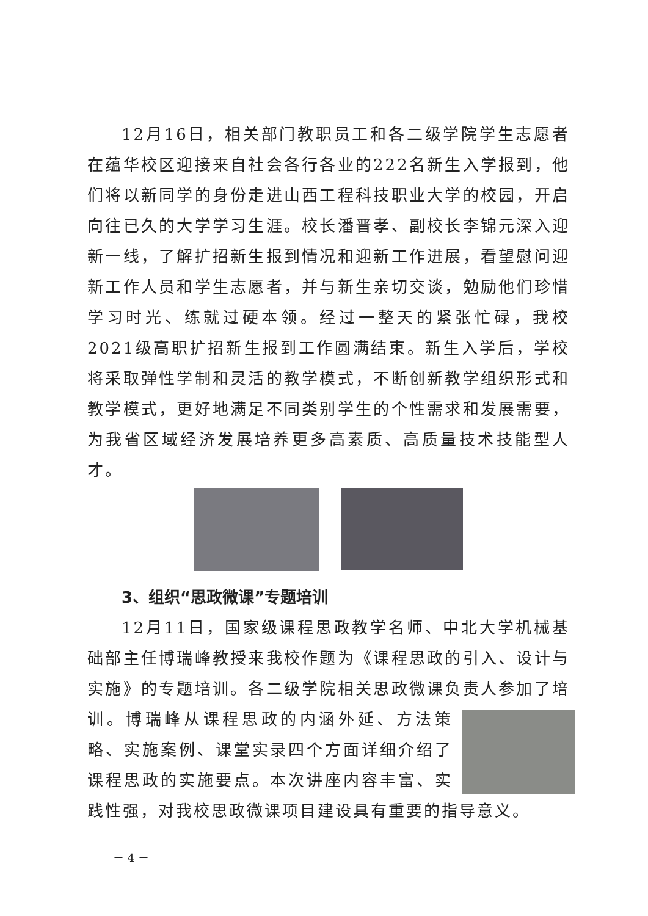12月16日，相关部门教职员工和各二级学院学生志愿者在蕴华校区迎接来自社会各行各业的222名新生入学报到，他们将以新同学的身份走进山西工程科技职业大学的校园，开启向往已久的大学学习生涯。校长潘晋孝、副校长李锦元深入迎新一线，了解扩招新生报到情况和迎新工作进展，看望慰问迎新工作人员和学生志愿者，并与新生亲切交谈，勉励他们珍惜学习时光、练就过硬本领。经过一整天的紧张忙碌，我校2021级高职扩招新生报到工作圆满结束。新生入学后，学校将采取弹性学制和灵活的教学模式，不断创新教学组织形式和教学模式，更好地满足不同类别学生的个性需求和发展需要，为我省区域经济发展培养更多高素质、高质量技术技能型人才。
3、组织“思政微课”专题培训
12月11日，国家级课程思政教学名师、中北大学机械基础部主任博瑞峰教授来我校作题为《课程思政的引入、设计与实施》的专题培训。各二级学院相关思政微课负责人参加了培训。博瑞 峰从课程思政的内涵外延、方法策略、实施案例、课堂实录四个方面详细介绍了课程思政的实施要点。本次讲座内容丰富、实践性强，对我校思政微课项目建设具有重要的指导意义。
－ 4 －